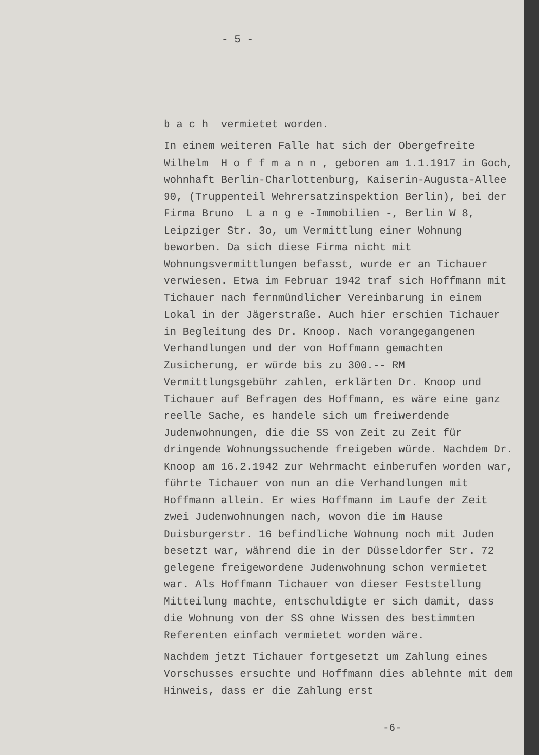- 5 -
b a c h vermietet worden.
In einem weiteren Falle hat sich der Obergefreite Wilhelm H o f f m a n n , geboren am 1.1.1917 in Goch, wohnhaft Berlin-Charlottenburg, Kaiserin-Augusta-Allee 90, (Truppenteil Wehrersatzinspektion Berlin), bei der Firma Bruno L a n g e -Immobilien -, Berlin W 8, Leipziger Str. 3o, um Vermittlung einer Wohnung beworben. Da sich diese Firma nicht mit Wohnungsvermittlungen befasst, wurde er an Tichauer verwiesen. Etwa im Februar 1942 traf sich Hoffmann mit Tichauer nach fernmündlicher Vereinbarung in einem Lokal in der Jägerstraße. Auch hier erschien Tichauer in Begleitung des Dr. Knoop. Nach vorangegangenen Verhandlungen und der von Hoffmann gemachten Zusicherung, er würde bis zu 300.-- RM Vermittlungsgebühr zahlen, erklärten Dr. Knoop und Tichauer auf Befragen des Hoffmann, es wäre eine ganz reelle Sache, es handele sich um freiwerdende Judenwohnungen, die die SS von Zeit zu Zeit für dringende Wohnungssuchende freigeben würde. Nachdem Dr. Knoop am 16.2.1942 zur Wehrmacht einberufen worden war, führte Tichauer von nun an die Verhandlungen mit Hoffmann allein. Er wies Hoffmann im Laufe der Zeit zwei Judenwohnungen nach, wovon die im Hause Duisburgerstr. 16 befindliche Wohnung noch mit Juden besetzt war, während die in der Düsseldorfer Str. 72 gelegene freigewordene Judenwohnung schon vermietet war. Als Hoffmann Tichauer von dieser Feststellung Mitteilung machte, entschuldigte er sich damit, dass die Wohnung von der SS ohne Wissen des bestimmten Referenten einfach vermietet worden wäre.
Nachdem jetzt Tichauer fortgesetzt um Zahlung eines Vorschusses ersuchte und Hoffmann dies ablehnte mit dem Hinweis, dass er die Zahlung erst
-6-